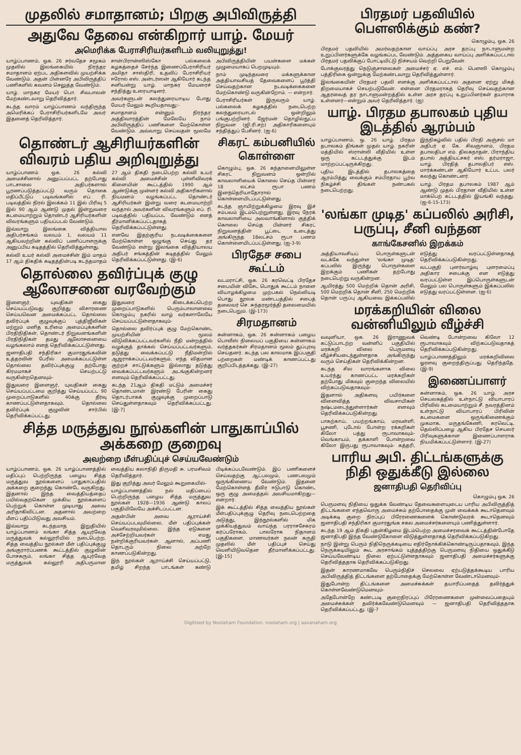முதலில் சமாதானம்; பிறகு அபிவிருத்தி
அதுவே தேவை என்கிறார் யாழ். மேயர்
அமெரிக்க பேராசிரியர்களிடம் வலியுறுத்து!
யாழ்ப்பாணம், ஒக. 26 சர்வதேச சமூகம் முதலில் இலங்கையில் நிரந்தர சமாதானம் ஏற்பட அதிகளவில் முயற்சிக்க வேண்டும். அதன் பின்னரே அபிவிருத்திப் பணிகளில் கவனம் செலுத்த வேண்டும்.
யாழ். மாநகர மேயர் பொ. சிவபாலன் மேற்கண்டவாறு தெரிவித்தார்.
கடந்த வாரம் யாழ்ப்பாணம் வந்திருந்த அமெரிக்கப் பேராசிரியர்களிடமே அவர் இதனைத் தெரிவித்தார்.
சான்பிரான்ஸிஸ்கோ பல்கலைக் கழகத்தைச் சேர்ந்த இணைப்பேராசிரியர் அமிதா சாஸ்திரி, உதவிப் பேராசிரியர் ஈரோல் எஸ். அன்டர்ஸன் ஆகியோர் கடந்த சனியன்று யாழ். மாநகர மேயரைச் சந்தித்து உரையாடினர்.
அவர்களுடன் கலந்துரையாடிய போது மேயர் மேலும் கூறியதாவது:-
சமாதானம் என்னும் நிரந்தர அத்திவாரத்தின் மேலேயே நாம் அபிவிருத்திப் பணிகளை மேற்கொள்ள வேண்டும். அவ்வாறு செய்வதன் மூலமே அபிவிருத்தியின் பயன்களை மக்கள் முழுமையாகப் பெறமுடியும்.
நாம் முடிந்தவரை மக்களுக்கான அத்தியாவசியத் தேவைகளைப் பூர்த்தி செய்வதற்கான நடவடிக்கைகளை மேற்கொண்டு வருகின்றோம். — என்றார்.
பேராசிரியர்கள் இருவரும் யாழ். பல்கலைக் கழகத்தில் நடைபெற்ற கலந்துரையாடல் ஒன்றிலும் பங்குபற்றினர். ஜேர்மன் தொழில்நுட்ப நிறுவன (ஜி.ரி.சற்) அதிகாரிகளையும் சந்தித்துப் பேசினர். (ஐ-6)
தொண்டர் ஆசிரியர்களின் விவரம் பதிய அறிவுறுத்து
யாழ்ப்பாணம் ஒக. 26 கல்வி அமைச்சினால் அனுப்பப்பட்ட தற்போது பாடசாலை அதிபர்களால் பூரணப்படுத்தப்பட்டு வரும் தொகை மதிப்பீட்டுப் படிவங்களில் எப். ரி. படிவத்தில் நிரல் இலக்கம் 11 இல் பிரிவு 5 இல் 90 ஆம் ஆண்டு முதல் இன்றுவரை கடமையாற்றும் தொண்டர் ஆசிரியர்களின் விவரங்களும் பதியப்படல் வேண்டும்.
இவ்வாறு இலங்கை வித்தியால அதிபர்சங்கம் வலயம் 1, வலயம் 11 ஆகியவற்றின் கல்விப் பணிப்பாளருக்கு அனுப்பிய கடிதத்தில் தெரிவித்துள்ளது.
கல்வி உயர் கல்வி அமைச்சின் இம் மாதம் 17 ஆம் திகதிக் கடிதத்தின்படி கடந்தமாதம் 27 ஆம் திகதி நடைபெற்ற கல்வி உயர் கல்வி அமைச்சின் புள்ளிவிவரக் கிளையின் கூட்டத்தில் 1990 ஆம் ஆண்டுக்கு முன்னர் கல்வி அதிகாரிகளால் நியமனம் வழங்கப்பட்ட தொண்டர் ஆசிரியர்கள் இன்று வரை கடமையாற்றி வந்தால் அவர்களின் விவரங்களும் எப். ரி. படிவத்தில் பதியப்பட வேண்டும் எனத் தீர்மானிக்கப்பட்டதாகத் தெரிவிக்கப்பட்டுள்ளது.
எனவே இதற்குரிய நடவடிக்கைகளை மேற்கொள்ள ஒழுங்கு செய்து தர வேண்டும் என்று இலங்கை வித்தியாலய அதிபர் சங்கத்தின் கடிதத்தில் மேலும் தெரிவிக்கப்பட்டுள்ளது. (இ-6)
தொல்லை தவிர்ப்புக் குழு ஆலோசனை வரவேற்கும்
இளைஞர், யுவதிகள் கைது செய்யப்படுவது குறித்து விசாரணை செய்யவென அமைக்கப்பட்ட தொல்லை தவிர்ப்புக் குழுவுக்குப் புத்திஜீவிகள் மற்றும் மனித உரிமை அமைப்புக்களின் பிரதிநிதிகள், தொண்டர் நிறுவனங்களின் பிரதிநிதிகள் தமது ஆலோசனையை வழங்கலாம் எனத் தெரிவிக்கப்பட்டுள்ளது.
ஜனாதிபதி சந்திரிகா குமாரதுங்கவின் உத்தரவின் பேரில் அமைக்கப்பட்டுள்ள தொல்லை தவிர்ப்புக்குழு தற்போது கிரமமாகச் செயற்பட்டு வருகின்றதெனவும்-
இதுவரை இளைஞர், யுவதிகள் கைது செய்யப்பட்டமை குறித்து செய்யப்பட்ட 90 முறைப்பாடுகளில் 40க்கு தீர்வு காணப்பட்டுள்ளதாகவும், தொல்லை தவிர்ப்புக் குழுவின் சார்பில் தெரிவிக்கப்பட்டது.
இதுவரை கிடைக்கப்பெற்ற முறைப்பாடுகளில் பெரும்பாலானவை கொழும்பு நகரில் வாழ் வர்களாலேயே செய்யப்பட்டுள்ளதாகவும்-
தொல்லை தவிர்ப்புக் குழு மேற்கொண்ட முயற்சியின் மூலம் விடுவிக்கப்பட்டவர்களில் நீதி மன்றத்தில் வழக்குத் தாக்கல் செய்யப்பட்டவர்களும், தடுத்து வைக்கப்பட்டு நீதிமன்றில் ஆஜராக்கப்பட்டவர்களும், எந்த விதமான குற்றச் சாட்டுக்களும் இல்லாது தடுத்து வைக்கப்பட்டவர்களும் அடங்குகின்றனர் எனவும் தெரிவிக்கப்பட்டது.
கடந்த 21ஆம் திகதி மட்டும் அமைச்சர் தொண்டமான் இரண்டு பேரின் கைது தொடர்பாகக் குழுவுக்கு முறைப்பாடு செய்துள்ளதாகவும் தெரிவிக்கப்பட்டது. [இ-7]
சிகரட் கம்பனியில் கொள்ளை
கொழும்பு, ஒக. 26 கந்தானையிலுள்ள சிகரட் நிறுவனம் ஒன்றில் காவலாளியைக் கொலை செய்த பின்னர் 18 லட்சம் ரூபா பணம் இனந்தெரியாதோரால் கொள்ளையிடப்பட்டுள்ளது.
கடந்த ஞாயிற்றுக்கிழமை இரவு இச் சம்பவம் இடம்பெற்றுள்ளது. இரவு நேரக் காவலாளியை அலவாங்கினால் குத்திக் கொலை செய்த பின்னர் சிகரட் நிறுவனத்தின் பூட்டை உடைத்து அங்கிருந்த 18லட்சம் ரூபா பணம் கொள்ளையிடப்பட்டுள்ளது. (ஐ-3-9)
பிரதேச சபை கூட்டம்
வடமராட்சி, ஒக. 26 கரவெட்டி பிரதேச சபையின் விசேட பொதுக் கூட்டம் நாளை வியாழக்கிழமை முற்பகல் நெல்லியடி பொது நூலக மண்டபத்தில் சபைத் தலைவர் செ. சுந்தரமூர்த்தி தலைமையில் நடைபெறும். (இ-173)
சிரமதானம்
சுன்னாகம், ஒக. 26 சுன்னாகம் பழைய பொலீஸ் நிலையப் பகுதியை சுன்னாகம் வர்த்தகர்கள் சிரமதானம் மூலம் துப்புரவு செய்தனர். கடந்த பல காலமாக இப்பகுதி பற்றைகள் மண்டிக் காணப்பட்டது குறிப்பிடத்தக்கது. (இ-27)
சித்த மருத்துவ நூல்களின் பாதுகாப்பில் அக்கறை குறைவு
அவற்றை மீள்பதிப்புச் செய்யவேண்டும்
யாழ்ப்பாணம், ஒக. 26 யாழ்ப்பாணத்தில் மதிப்புப் பெற்றிருந்த பழைய சித்த மருத்துவ நூல்களைப் பாதுகாப்பதில் அக்கறை குறைந்து கொண்டே வருகிறது. இதனால் இந்த வைத்தியத்தைப் பயில்வதற்கென முக்கிய நூல்களைப் பெற்றுக் கொள்ள முடியாது அவை அரிதாகிவிட்டன. அதனால் அவற்றை மீளப் பதிப்பிடுவது அவசியம்.
இவ்வாறு கடந்தமாத இறுதியில் யாழ்ப்பாணம் லங்கா சித்த ஆயுர்வேத மருத்துவக் கல்லூரியில் நடைபெற்ற, சித்த வைத்திய நூல்கள் மீள் பதிப்புக்குழு அங்குரார்ப்பணக் கூட்டத்தில் குழுவின் போசகரும், லங்கா சித்த ஆயுர்வேத மருத்துவக் கல்லூரி அதிபருமான வைத்திய கலாநிதி திருமதி சு. பரமசிவம் தெரிவித்தார்.
இது குறித்து அவர் மேலும் கூறுகையில்-
யாழ்ப்பாணத்தில் நல் மதிப்பைப் பெற்றிருந்த பழைய சித்த மருத்துவ நூல்கள் 1928—1936 ஆண்டு காலப் பகுதியிலேயே அச்சிடப்பட்டன.
அதன்பின் அவை ஆராய்ச்சி செய்யப்படவுமில்லை, மீள் பதிப்புக்கள் வெளிவரவுமில்லை. இந்த ஏடுகளை அச்சேற்றியவர்கள் எமது நன்றிக்குரியவர்கள். ஆனால், அப்பணி தொடரும் நிலை அற்றே காணப்படுகின்றது.
இந் நூல்கள் ஆராய்ச்சி செய்யப்பட்டு, தமிழ் சிறந்த பாடங்கள் கண்டு பிடிக்கப்படவேண்டும். இப் பணிகளைச் செய்வதற்கு ஆட்பலமும், பணபலமும் ஒருங்கிணைய வேண்டும். இதனை மேற்கொள்ளத் தீவிர ஈடுபாடு கொண்ட ஒரு குழு அமைத்தல் அவசியமாகிறது—என்றார்.
இக் கூட்டத்தில் சித்த வைத்திய நூல்கள் மீள்பதிப்புக்குழு தெரிவு நடைபெற்றதை அடுத்து, இந்நூல்களில் மிக முக்கியத்துவம் வாய்ந்த பரராசசேகரம் கர்ப்பரோகம், பாலரோக நிதானம் பகுதிகளை, மாணவர்கள் நலன் கருதி முதலில் மீள் பதிப்புச் செய்து வெளியிடுவதென தீர்மானிக்கப்பட்டது. [இ-15]
பிரதமர் பதவியில் பௌஸிக்கும் கண்?
கொழும்பு, ஒக. 26
பிரதமர் பதவியில் அமர்வதற்கான வாய்ப்பு அரச தரப்பு நாடாளுமன்ற உறுப்பினர்களுக்கே வழங்கப்பட வேண்டும். அத்தகைய வாய்ப்பு அளிக்கப்பட்டால் பிரதமர் பதவிக்குப் போட்டியிட்டு நிச்சயம் வெற்றி பெறுவேன்.
போக்குவரத்து நெடுஞ்சாலைகள் அமைச்சர் ஏ. எச். எம். பௌஸி கொழும்பு பத்திரிகை ஒன்றுக்கு மேற்கண்டவாறு தெரிவித்துள்ளார்.
இலங்கையின் பிரதமர் பதவி எனக்கு அளிக்கப்பட்டால் அதனை ஏற்று மிகத் திறமையாகச் செயற்படுவேன். என்னை பிரதமராகத் தெரிவு செய்வதற்கான ஆதரவைத் தர நாடாளுமன்றத்தில் உள்ள அரச தரப்பு உறுப்பினர்கள் தயாராக உள்ளனர்—என்றும் அவர் தெரிவித்தார். (ஐ)
யாழ். பிரதம தபாலகம் புதிய இடத்தில் ஆரம்பம்
யாழ்ப்பாணம், ஒ. 26 யாழ். பிரதம தபாலகம் திங்கள் முதல் யாழ். நகரின் மத்தியில் ஸ்ரான்லி வீதியில் உள்ள ஒரு கட்டடத்துக்கு இடம் மாற்றப்பட்டிருக்கிறது.
புதிய இடத்தில் தபாலகத்தை ஆரம்பித்து வைக்கும் சம்பிரதாய பூர்வ நிகழ்ச்சி திங்கள் நண்பகல் நடைபெற்றது.
இந்நிகழ்வில் பதில் பிரதி அஞ்சல் மா அதிபர் ஏ. கே. சிவஞானம், பிரதம தபாலதிபா எம். திலகநாதன், பிராந்திய தபால் அத்தியட்சகர் எஸ். தர்மராஜா, யாழ். பிரதித் தபாலதிபர் எஸ். மார்க்கண்டன் ஆகியோர் உட்பட பலர் கலந்து கொண்டனர்.
யாழ். பிரதம தபாலகம் 1987 ஆம் ஆண்டு முதல் பிரதான வீதியில் உள்ள மாக்பெற் கட்டடத்தில் இயங்கி வந்தது. (ஐ-6-15-173)
'லங்கா முடித' கப்பலில் அரிசி, பருப்பு, சீனி வந்தன
காங்கேசனில் இறக்கம்
அத்தியாவசியப் பொருள்களுடன் வடக்கே வந்துள்ள 'லங்கா முடித' கப்பலில் இருந்து பொருள்களை இறக்கும் பணிகள் தற்போது நடைபெற்று வருகின்றன.
ஆயிரத்து 500 மெற்றிக் தொன் அரிசி, 500 மெற்றிக் தொன் சீனி, 250 மெற்றிக் தொன் பருப்பு ஆகியவை இக்கப்பலில் எடுத்து வரப்பட்டுள்ளதாகத் தெரிவிக்கப்படுகின்றது.
வடபகுதி புனர்வாழ்வு புனரமைப்பு அதிகார சபைக்கு என எடுத்து வரப்பட்டுள்ள இப்பொருள்களுடன் மேலும் பல பொருள்களும் இக்கப்பலில் எடுத்து வரப்பட்டுள்ளன. (ஐ-6)
மரக்கறியின் விலை வன்னியிலும் வீழ்ச்சி
வவுனியா, ஒக. 26 இராணுவக் கட்டுப்பாடற்ற வன்னிப் பகுதியில் மரக்கறி விலை பெருமளவு வீழ்ச்சியடைந்துள்ளதாக அங்கிருந்து வரும் செய்திகள் தெரிவிக்கின்றன.
கடந்த சில வாரங்களாக விலை உயர்ந்து காணப்பட்ட மரக்கறிகள் தற்போது மிகவும் குறைந்த விலையில் விற்கப்படுவதாகவும்-
இதனால் அதிகளவு பயிர்களை விளைவித்த விவசாயிகள் நஷ்டமடைந்துள்ளார்கள் எனவும் தெரிவிக்கப்படுகின்றது.
பாகற்காய், பயற்றங்காய், மரவள்ளி, பூசணி, புடோல் போன்ற ரக்கறிகள் கிலோ பத்து ரூபாவாகவும்- வெங்காயம், தக்காளி போன்றவை கிலோ இருபது ரூபாவாகவும்- கத்தரி, வெண்டி போன்றவை கிலோ 12 ரூபாவாகவும் விற்கப்படுவதாகத் தெரிவிக்கப்படுகின்றது.
யாழ்ப்பாணத்திலும் மரக்கறிவிலை ஓரளவு குறைந்திருப்பது தெரிந்ததே. (இ-9)
இணைப்பாளர்
சுன்னாகம், ஒக. 26 யாழ். அரச செயலகத்தில் உள்நாட்டு வியாபாரப் பிரிவில் கடமையாற்றும் சீ. நவரத்தினம் உள்நாட்டு வியாபாரப் பிரிவின் கடமைகளை ஒருங்கிணைக்கும் முகமாக, மருதங்கேணி, கரவெட்டி, தெல்லிப்பழை ஆகிய பிரதேச செயலர் பிரிவுகளுக்கான இணைப்பாளராக நியமிக்கப்பட்டுள்ளார். (இ-27)
பாரிய அபி. திட்டங்களுக்கு நிதி ஒதுக்கீடு இல்லை
ஜனாதிபதி தெரிவிப்பு
கொழும்பு ஒக. 26
பெருமளவு நிதியை ஒதுக்க வேண்டிய தேவைகளையுடைய பாரிய அபிவிருத்தித் திட்டங்களை எந்தவொரு அமைச்சும் தற்போதைக்கு முன் வைக்கக் கூடாதெனவும் அடிக்கடி குறை நிரப்புப் பிரேரணைகளைக் கொண்டுவரக் கூடாதெனவும் ஜனாதிபதி சந்திரிகா குமாரதுங்க சகல அமைச்சர்களையும் பணித்துள்ளார்.
கடந்த 19 ஆம் திகதி புதன்கிழமை இடம்பெற்ற அமைச்சரவைக் கூட்டத்தின்போதே ஜனாதிபதி இந்த வேண்டுகோளை விடுத்துள்ளதாகத் தெரிவிக்கப்படுகிறது.
நாடு இன்று பெரும் நிதிநெருக்கடியை எதிர்நோக்கிக்கொண்டிருப்பதாகவும், இந்த நெருக்கடியிலும் கூட அரசாங்கம் யுத்தத்திற்கு பெருமளவு நிதியை ஒதுக்கீடு செய்யவேண்டிய நிலை ஏற்பட்டுள்ளதாகவும் ஜனாதிபதி அமைச்சர்களுக்கு தெரிவித்ததாக தெரிவிக்கப்படுகிறது.
இதன் காரணமாகவே பெரும்நிதிச் செலவை ஏற்படுத்தக்கூடிய பாரிய அபிவிருத்தித் திட்டங்களை தற்போதைக்கு மேற்கொள்ள வேண்டாமெனவும்-
இதுபோன்ற திட்டங்களை அமைச்சுக்கள் தயாரிப்பதைத் தவிர்த்துக் கொள்ளவேண்டுமெனவும்-
அதேபோன்றே கண்டபடி குறைநிரப்புப் பிரேரணைகளை முன்வைப்பதையும் அமைச்சுக்கள் தவிர்க்கவேண்டுமெனவும் — ஜனாதிபதி தெரிவித்ததாக தெரிவிக்கப்பட்டது. (இ-7
Digitized by Noolaham Foundation. noolaham.org | aavanaham.org